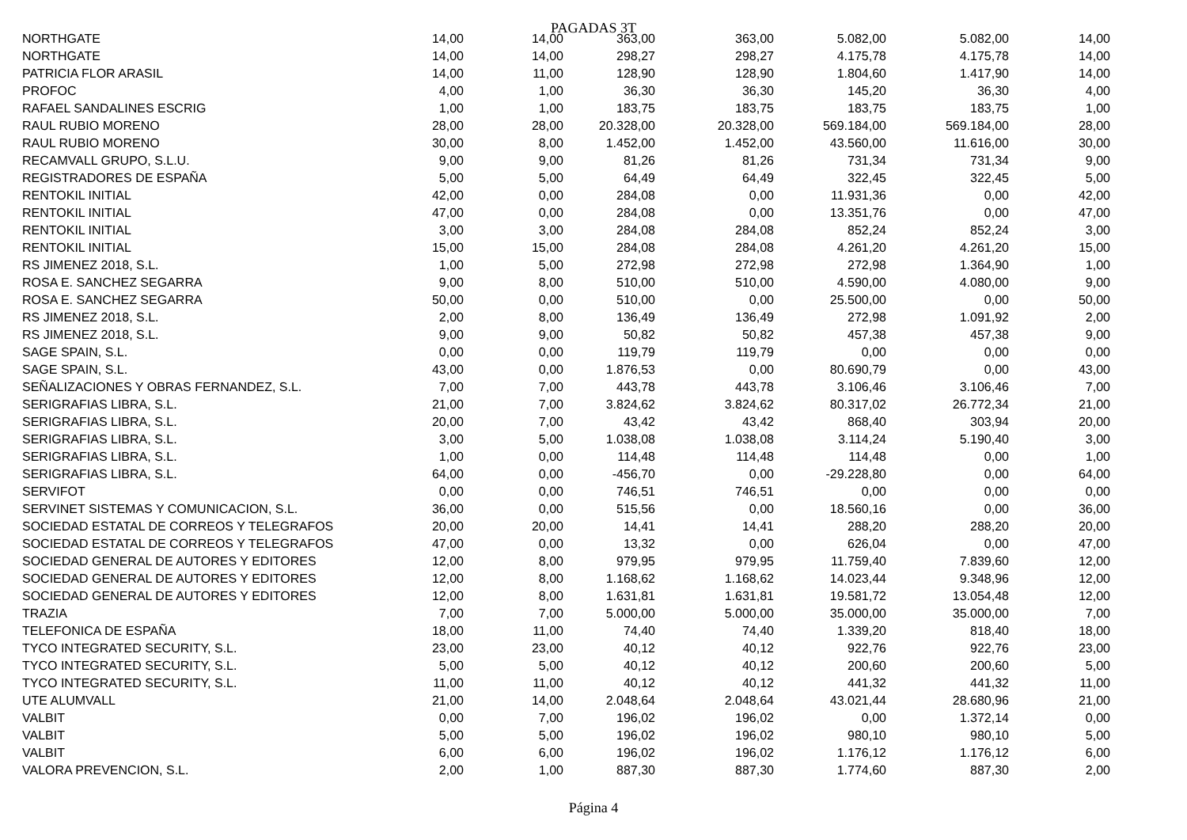PAGADAS 3T
| NORTHGATE | 14,00 | 14,00 | 363,00 | 363,00 | 5.082,00 | 5.082,00 | 14,00 |
| NORTHGATE | 14,00 | 14,00 | 298,27 | 298,27 | 4.175,78 | 4.175,78 | 14,00 |
| PATRICIA FLOR ARASIL | 14,00 | 11,00 | 128,90 | 128,90 | 1.804,60 | 1.417,90 | 14,00 |
| PROFOC | 4,00 | 1,00 | 36,30 | 36,30 | 145,20 | 36,30 | 4,00 |
| RAFAEL SANDALINES ESCRIG | 1,00 | 1,00 | 183,75 | 183,75 | 183,75 | 183,75 | 1,00 |
| RAUL RUBIO MORENO | 28,00 | 28,00 | 20.328,00 | 20.328,00 | 569.184,00 | 569.184,00 | 28,00 |
| RAUL RUBIO MORENO | 30,00 | 8,00 | 1.452,00 | 1.452,00 | 43.560,00 | 11.616,00 | 30,00 |
| RECAMVALL GRUPO, S.L.U. | 9,00 | 9,00 | 81,26 | 81,26 | 731,34 | 731,34 | 9,00 |
| REGISTRADORES DE ESPAÑA | 5,00 | 5,00 | 64,49 | 64,49 | 322,45 | 322,45 | 5,00 |
| RENTOKIL INITIAL | 42,00 | 0,00 | 284,08 | 0,00 | 11.931,36 | 0,00 | 42,00 |
| RENTOKIL INITIAL | 47,00 | 0,00 | 284,08 | 0,00 | 13.351,76 | 0,00 | 47,00 |
| RENTOKIL INITIAL | 3,00 | 3,00 | 284,08 | 284,08 | 852,24 | 852,24 | 3,00 |
| RENTOKIL INITIAL | 15,00 | 15,00 | 284,08 | 284,08 | 4.261,20 | 4.261,20 | 15,00 |
| RS JIMENEZ 2018, S.L. | 1,00 | 5,00 | 272,98 | 272,98 | 272,98 | 1.364,90 | 1,00 |
| ROSA E. SANCHEZ SEGARRA | 9,00 | 8,00 | 510,00 | 510,00 | 4.590,00 | 4.080,00 | 9,00 |
| ROSA E. SANCHEZ SEGARRA | 50,00 | 0,00 | 510,00 | 0,00 | 25.500,00 | 0,00 | 50,00 |
| RS JIMENEZ 2018, S.L. | 2,00 | 8,00 | 136,49 | 136,49 | 272,98 | 1.091,92 | 2,00 |
| RS JIMENEZ 2018, S.L. | 9,00 | 9,00 | 50,82 | 50,82 | 457,38 | 457,38 | 9,00 |
| SAGE SPAIN, S.L. | 0,00 | 0,00 | 119,79 | 119,79 | 0,00 | 0,00 | 0,00 |
| SAGE SPAIN, S.L. | 43,00 | 0,00 | 1.876,53 | 0,00 | 80.690,79 | 0,00 | 43,00 |
| SEÑALIZACIONES Y OBRAS FERNANDEZ, S.L. | 7,00 | 7,00 | 443,78 | 443,78 | 3.106,46 | 3.106,46 | 7,00 |
| SERIGRAFIAS LIBRA, S.L. | 21,00 | 7,00 | 3.824,62 | 3.824,62 | 80.317,02 | 26.772,34 | 21,00 |
| SERIGRAFIAS LIBRA, S.L. | 20,00 | 7,00 | 43,42 | 43,42 | 868,40 | 303,94 | 20,00 |
| SERIGRAFIAS LIBRA, S.L. | 3,00 | 5,00 | 1.038,08 | 1.038,08 | 3.114,24 | 5.190,40 | 3,00 |
| SERIGRAFIAS LIBRA, S.L. | 1,00 | 0,00 | 114,48 | 114,48 | 114,48 | 0,00 | 1,00 |
| SERIGRAFIAS LIBRA, S.L. | 64,00 | 0,00 | -456,70 | 0,00 | -29.228,80 | 0,00 | 64,00 |
| SERVIFOT | 0,00 | 0,00 | 746,51 | 746,51 | 0,00 | 0,00 | 0,00 |
| SERVINET SISTEMAS Y COMUNICACION, S.L. | 36,00 | 0,00 | 515,56 | 0,00 | 18.560,16 | 0,00 | 36,00 |
| SOCIEDAD ESTATAL DE CORREOS Y TELEGRAFOS | 20,00 | 20,00 | 14,41 | 14,41 | 288,20 | 288,20 | 20,00 |
| SOCIEDAD ESTATAL DE CORREOS Y TELEGRAFOS | 47,00 | 0,00 | 13,32 | 0,00 | 626,04 | 0,00 | 47,00 |
| SOCIEDAD GENERAL DE AUTORES Y EDITORES | 12,00 | 8,00 | 979,95 | 979,95 | 11.759,40 | 7.839,60 | 12,00 |
| SOCIEDAD GENERAL DE AUTORES Y EDITORES | 12,00 | 8,00 | 1.168,62 | 1.168,62 | 14.023,44 | 9.348,96 | 12,00 |
| SOCIEDAD GENERAL DE AUTORES Y EDITORES | 12,00 | 8,00 | 1.631,81 | 1.631,81 | 19.581,72 | 13.054,48 | 12,00 |
| TRAZIA | 7,00 | 7,00 | 5.000,00 | 5.000,00 | 35.000,00 | 35.000,00 | 7,00 |
| TELEFONICA DE ESPAÑA | 18,00 | 11,00 | 74,40 | 74,40 | 1.339,20 | 818,40 | 18,00 |
| TYCO INTEGRATED SECURITY, S.L. | 23,00 | 23,00 | 40,12 | 40,12 | 922,76 | 922,76 | 23,00 |
| TYCO INTEGRATED SECURITY, S.L. | 5,00 | 5,00 | 40,12 | 40,12 | 200,60 | 200,60 | 5,00 |
| TYCO INTEGRATED SECURITY, S.L. | 11,00 | 11,00 | 40,12 | 40,12 | 441,32 | 441,32 | 11,00 |
| UTE ALUMVALL | 21,00 | 14,00 | 2.048,64 | 2.048,64 | 43.021,44 | 28.680,96 | 21,00 |
| VALBIT | 0,00 | 7,00 | 196,02 | 196,02 | 0,00 | 1.372,14 | 0,00 |
| VALBIT | 5,00 | 5,00 | 196,02 | 196,02 | 980,10 | 980,10 | 5,00 |
| VALBIT | 6,00 | 6,00 | 196,02 | 196,02 | 1.176,12 | 1.176,12 | 6,00 |
| VALORA PREVENCION, S.L. | 2,00 | 1,00 | 887,30 | 887,30 | 1.774,60 | 887,30 | 2,00 |
Página 4